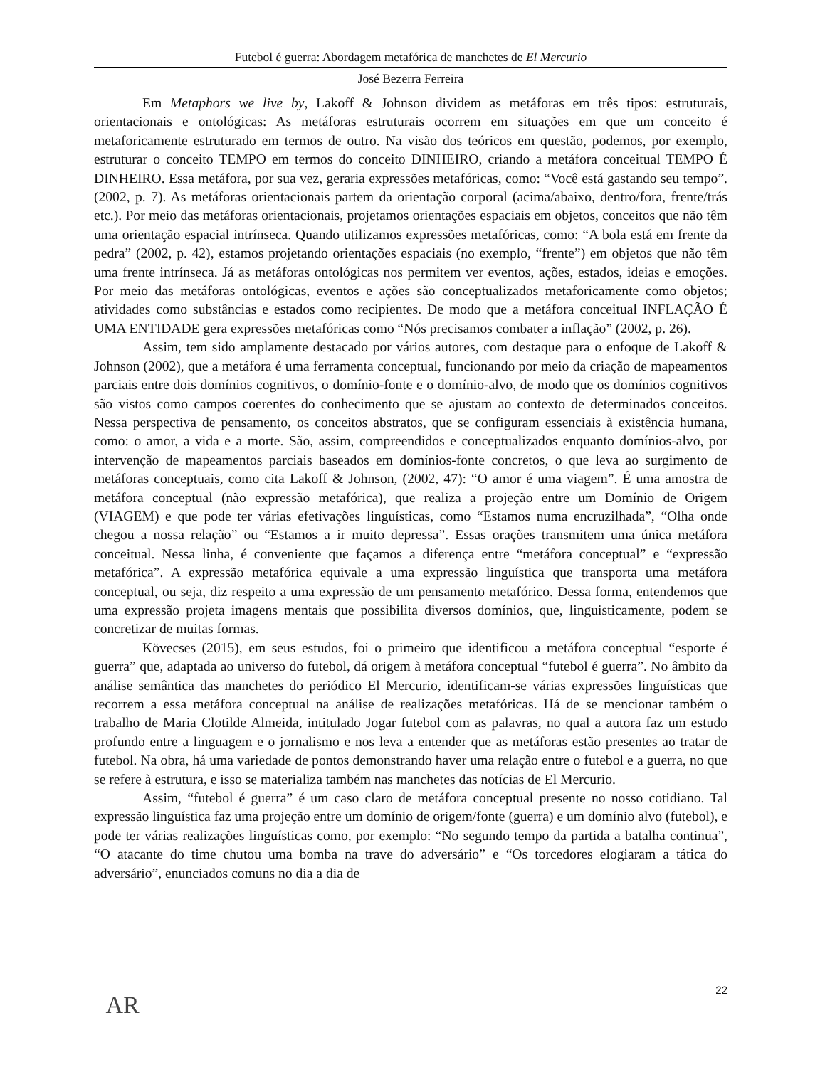Futebol é guerra: Abordagem metafórica de manchetes de El Mercurio
José Bezerra Ferreira
Em Metaphors we live by, Lakoff & Johnson dividem as metáforas em três tipos: estruturais, orientacionais e ontológicas: As metáforas estruturais ocorrem em situações em que um conceito é metaforicamente estruturado em termos de outro. Na visão dos teóricos em questão, podemos, por exemplo, estruturar o conceito TEMPO em termos do conceito DINHEIRO, criando a metáfora conceitual TEMPO É DINHEIRO. Essa metáfora, por sua vez, geraria expressões metafóricas, como: “Você está gastando seu tempo”. (2002, p. 7). As metáforas orientacionais partem da orientação corporal (acima/abaixo, dentro/fora, frente/trás etc.). Por meio das metáforas orientacionais, projetamos orientações espaciais em objetos, conceitos que não têm uma orientação espacial intrínseca. Quando utilizamos expressões metafóricas, como: “A bola está em frente da pedra” (2002, p. 42), estamos projetando orientações espaciais (no exemplo, “frente”) em objetos que não têm uma frente intrínseca. Já as metáforas ontológicas nos permitem ver eventos, ações, estados, ideias e emoções. Por meio das metáforas ontológicas, eventos e ações são conceptualizados metaforicamente como objetos; atividades como substâncias e estados como recipientes. De modo que a metáfora conceitual INFLAÇÃO É UMA ENTIDADE gera expressões metafóricas como “Nós precisamos combater a inflação” (2002, p. 26).
Assim, tem sido amplamente destacado por vários autores, com destaque para o enfoque de Lakoff & Johnson (2002), que a metáfora é uma ferramenta conceptual, funcionando por meio da criação de mapeamentos parciais entre dois domínios cognitivos, o domínio-fonte e o domínio-alvo, de modo que os domínios cognitivos são vistos como campos coerentes do conhecimento que se ajustam ao contexto de determinados conceitos. Nessa perspectiva de pensamento, os conceitos abstratos, que se configuram essenciais à existência humana, como: o amor, a vida e a morte. São, assim, compreendidos e conceptualizados enquanto domínios-alvo, por intervenção de mapeamentos parciais baseados em domínios-fonte concretos, o que leva ao surgimento de metáforas conceptuais, como cita Lakoff & Johnson, (2002, 47): “O amor é uma viagem”. É uma amostra de metáfora conceptual (não expressão metafórica), que realiza a projeção entre um Domínio de Origem (VIAGEM) e que pode ter várias efetivações linguísticas, como “Estamos numa encruzilhada”, “Olha onde chegou a nossa relação” ou “Estamos a ir muito depressa”. Essas orações transmitem uma única metáfora conceitual. Nessa linha, é conveniente que façamos a diferença entre “metáfora conceptual” e “expressão metafórica”. A expressão metafórica equivale a uma expressão linguística que transporta uma metáfora conceptual, ou seja, diz respeito a uma expressão de um pensamento metafórico. Dessa forma, entendemos que uma expressão projeta imagens mentais que possibilita diversos domínios, que, linguisticamente, podem se concretizar de muitas formas.
Kövecses (2015), em seus estudos, foi o primeiro que identificou a metáfora conceptual “esporte é guerra” que, adaptada ao universo do futebol, dá origem à metáfora conceptual “futebol é guerra”. No âmbito da análise semântica das manchetes do periódico El Mercurio, identificam-se várias expressões linguísticas que recorrem a essa metáfora conceptual na análise de realizações metafóricas. Há de se mencionar também o trabalho de Maria Clotilde Almeida, intitulado Jogar futebol com as palavras, no qual a autora faz um estudo profundo entre a linguagem e o jornalismo e nos leva a entender que as metáforas estão presentes ao tratar de futebol. Na obra, há uma variedade de pontos demonstrando haver uma relação entre o futebol e a guerra, no que se refere à estrutura, e isso se materializa também nas manchetes das notícias de El Mercurio.
Assim, “futebol é guerra” é um caso claro de metáfora conceptual presente no nosso cotidiano. Tal expressão linguística faz uma projeção entre um domínio de origem/fonte (guerra) e um domínio alvo (futebol), e pode ter várias realizações linguísticas como, por exemplo: “No segundo tempo da partida a batalha continua”, “O atacante do time chutou uma bomba na trave do adversário” e “Os torcedores elogiaram a tática do adversário”, enunciados comuns no dia a dia de
AR
22